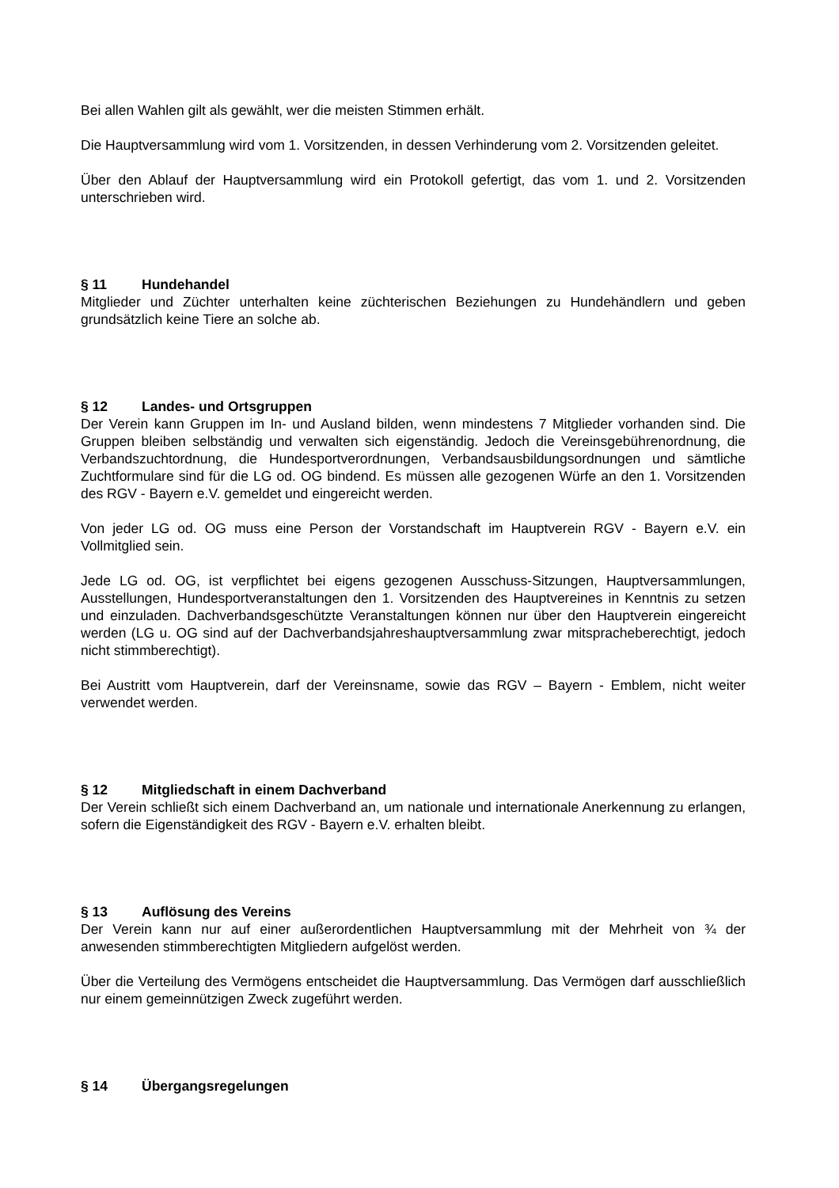Bei allen Wahlen gilt als gewählt, wer die meisten Stimmen erhält.
Die Hauptversammlung wird vom 1. Vorsitzenden, in dessen Verhinderung vom 2. Vorsitzenden geleitet.
Über den Ablauf der Hauptversammlung wird ein Protokoll gefertigt, das vom 1. und 2. Vorsitzenden unterschrieben wird.
§ 11 Hundehandel
Mitglieder und Züchter unterhalten keine züchterischen Beziehungen zu Hundehändlern und geben grundsätzlich keine Tiere an solche ab.
§ 12 Landes- und Ortsgruppen
Der Verein kann Gruppen im In- und Ausland bilden, wenn mindestens 7 Mitglieder vorhanden sind. Die Gruppen bleiben selbständig und verwalten sich eigenständig. Jedoch die Vereinsgebührenordnung, die Verbandszuchtordnung, die Hundesportverordnungen, Verbandsausbildungsordnungen und sämtliche Zuchtformulare sind für die LG od. OG bindend. Es müssen alle gezogenen Würfe an den 1. Vorsitzenden des RGV - Bayern e.V. gemeldet und eingereicht werden.
Von jeder LG od. OG muss eine Person der Vorstandschaft im Hauptverein RGV - Bayern e.V. ein Vollmitglied sein.
Jede LG od. OG, ist verpflichtet bei eigens gezogenen Ausschuss-Sitzungen, Hauptversammlungen, Ausstellungen, Hundesportveranstaltungen den 1. Vorsitzenden des Hauptvereines in Kenntnis zu setzen und einzuladen. Dachverbandsgeschützte Veranstaltungen können nur über den Hauptverein eingereicht werden (LG u. OG sind auf der Dachverbandsjahreshauptversammlung zwar mitspracheberechtigt, jedoch nicht stimmberechtigt).
Bei Austritt vom Hauptverein, darf der Vereinsname, sowie das RGV – Bayern - Emblem, nicht weiter verwendet werden.
§ 12 Mitgliedschaft in einem Dachverband
Der Verein schließt sich einem Dachverband an, um nationale und internationale Anerkennung zu erlangen, sofern die Eigenständigkeit des RGV - Bayern e.V. erhalten bleibt.
§ 13 Auflösung des Vereins
Der Verein kann nur auf einer außerordentlichen Hauptversammlung mit der Mehrheit von ¾ der anwesenden stimmberechtigten Mitgliedern aufgelöst werden.
Über die Verteilung des Vermögens entscheidet die Hauptversammlung. Das Vermögen darf ausschließlich nur einem gemeinnützigen Zweck zugeführt werden.
§ 14 Übergangsregelungen